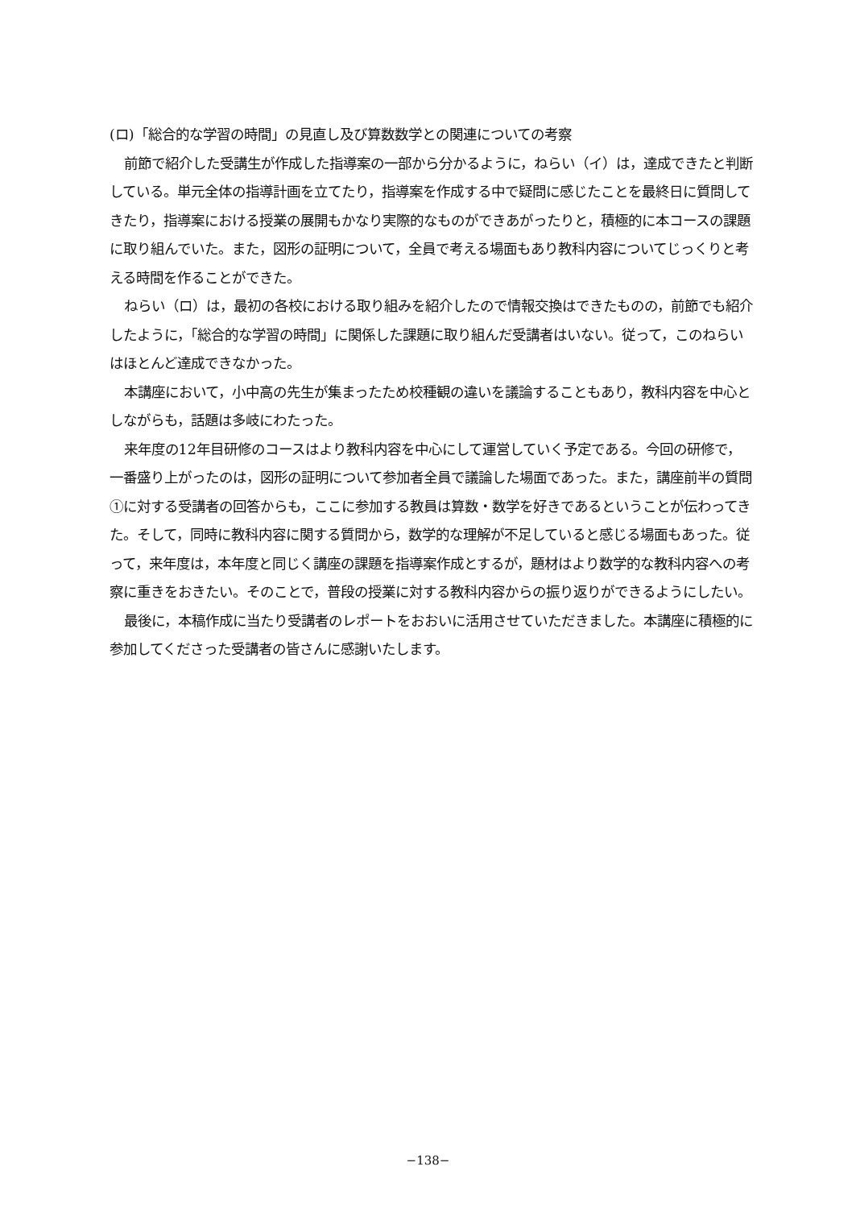(ロ)「総合的な学習の時間」の見直し及び算数数学との関連についての考察
前節で紹介した受講生が作成した指導案の一部から分かるように，ねらい（イ）は，達成できたと判断している。単元全体の指導計画を立てたり，指導案を作成する中で疑問に感じたことを最終日に質問してきたり，指導案における授業の展開もかなり実際的なものができあがったりと，積極的に本コースの課題に取り組んでいた。また，図形の証明について，全員で考える場面もあり教科内容についてじっくりと考える時間を作ることができた。
ねらい（ロ）は，最初の各校における取り組みを紹介したので情報交換はできたものの，前節でも紹介したように，「総合的な学習の時間」に関係した課題に取り組んだ受講者はいない。従って，このねらいはほとんど達成できなかった。
本講座において，小中高の先生が集まったため校種観の違いを議論することもあり，教科内容を中心としながらも，話題は多岐にわたった。
来年度の12年目研修のコースはより教科内容を中心にして運営していく予定である。今回の研修で，一番盛り上がったのは，図形の証明について参加者全員で議論した場面であった。また，講座前半の質問①に対する受講者の回答からも，ここに参加する教員は算数・数学を好きであるということが伝わってきた。そして，同時に教科内容に関する質問から，数学的な理解が不足していると感じる場面もあった。従って，来年度は，本年度と同じく講座の課題を指導案作成とするが，題材はより数学的な教科内容への考察に重きをおきたい。そのことで，普段の授業に対する教科内容からの振り返りができるようにしたい。
最後に，本稿作成に当たり受講者のレポートをおおいに活用させていただきました。本講座に積極的に参加してくださった受講者の皆さんに感謝いたします。
−138−